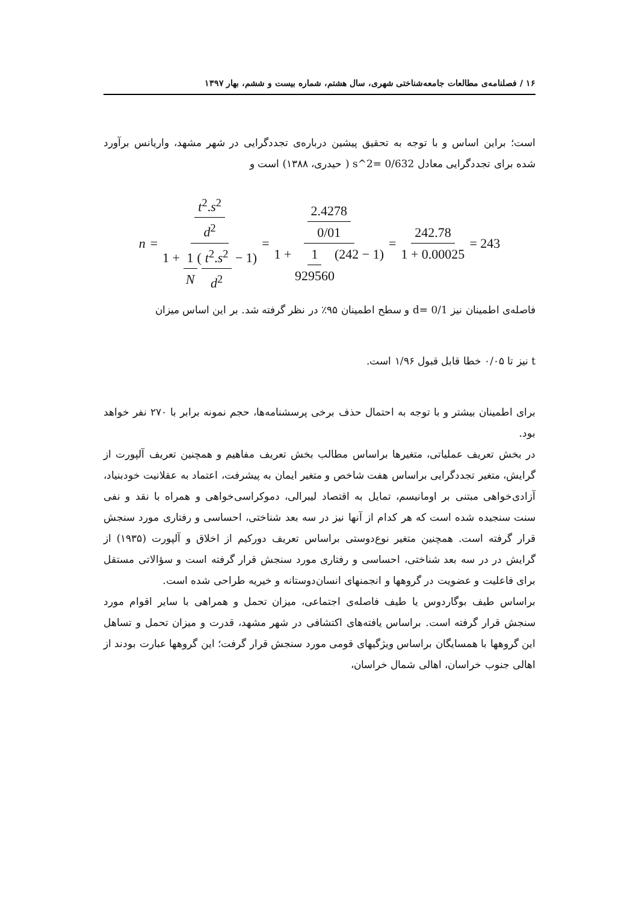۱۶ / فصلنامه‌ی مطالعات جامعه‌شناختی شهری، سال هشتم، شماره بیست و ششم، بهار ۱۳۹۷
است؛ براین اساس و با توجه به تحقیق پیشین درباره‌ی تجددگرایی در شهر مشهد، واریانس برآورد شده برای تجددگرایی معادل 0/632 =s^2 ( حیدری، ۱۳۸۸) است و
n = t<sup>2</sup>.s<sup>2</sup> d<sup>2</sup> 1 + 1 N(t<sup>2</sup>.s<sup>2</sup> d<sup>2</sup> − 1) = 2.4278 0/01 1 + 1 929560(242 − 1) = 242.78 1 + 0.00025 = 243
فاصله‌ی اطمینان نیز d= 0/1 و سطح اطمینان ۹۵٪ در نظر گرفته شد. بر این اساس میزان
t نیز تا ۰/۰۵ خطا قابل قبول ۱/۹۶ است.
برای اطمینان بیشتر و با توجه به احتمال حذف برخی پرسشنامه‌ها، حجم نمونه برابر با ۲۷۰ نفر خواهد بود.
در بخش تعریف عملیاتی، متغیرها براساس مطالب بخش تعریف مفاهیم و همچنین تعریف آلپورت از گرایش، متغیر تجددگرایی براساس هفت شاخص و متغیر ایمان به پیشرفت، اعتماد به عقلانیت خودبنیاد، آزادی‌خواهی مبتنی بر اومانیسم، تمایل به اقتصاد لیبرالی، دموکراسی‌خواهی و همراه با نقد و نفی سنت سنجیده شده است که هر کدام از آنها نیز در سه بعد شناختی، احساسی و رفتاری مورد سنجش قرار گرفته است. همچنین متغیر نوع‌دوستی براساس تعریف دورکیم از اخلاق و آلپورت (۱۹۳۵) از گرایش در در سه بعد شناختی، احساسی و رفتاری مورد سنجش قرار گرفته است و سؤالاتی مستقل برای فاعلیت و عضویت در گروهها و انجمنهای انسان‌دوستانه و خیریه طراحی شده است.
براساس طیف بوگاردوس یا طیف فاصله‌ی اجتماعی، میزان تحمل و همراهی با سایر اقوام مورد سنجش قرار گرفته است. براساس یافته‌های اکتشافی در شهر مشهد، قدرت و میزان تحمل و تساهل این گروهها با همسایگان براساس ویژگیهای قومی مورد سنجش قرار گرفت؛ این گروهها عبارت بودند از اهالی جنوب خراسان، اهالی شمال خراسان،